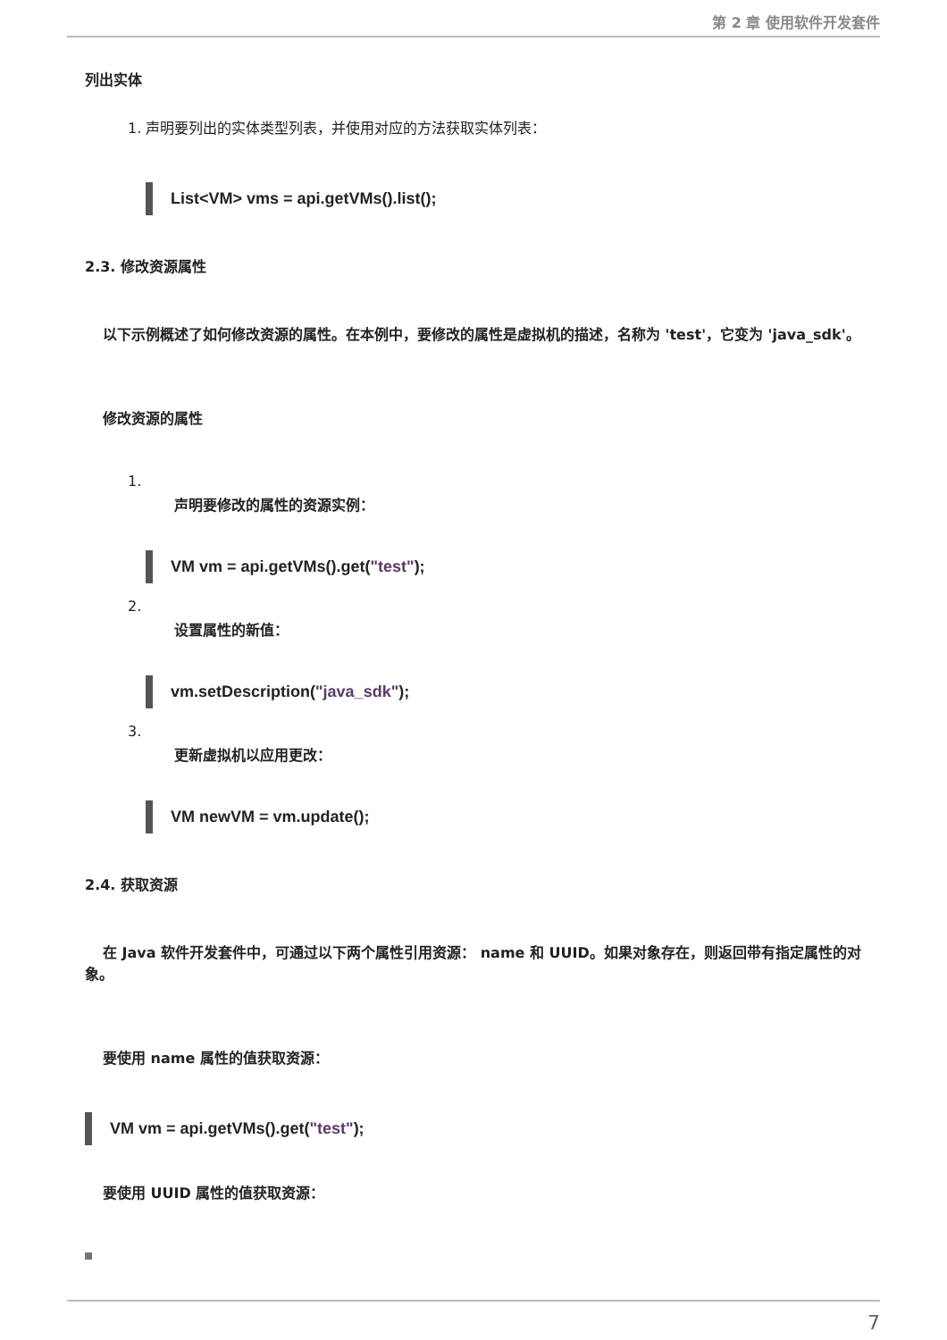第 2 章 使用软件开发套件
列出实体
1. 声明要列出的实体类型列表，并使用对应的方法获取实体列表：
List<VM> vms = api.getVMs().list();
2.3. 修改资源属性
以下示例概述了如何修改资源的属性。在本例中，要修改的属性是虚拟机的描述，名称为 'test'，它变为 'java_sdk'。
修改资源的属性
1.
声明要修改的属性的资源实例：
VM vm = api.getVMs().get("test");
2.
设置属性的新值：
vm.setDescription("java_sdk");
3.
更新虚拟机以应用更改：
VM newVM = vm.update();
2.4. 获取资源
在 Java 软件开发套件中，可通过以下两个属性引用资源： name 和 UUID。如果对象存在，则返回带有指定属性的对象。
要使用 name 属性的值获取资源：
VM vm = api.getVMs().get("test");
要使用 UUID 属性的值获取资源：
7